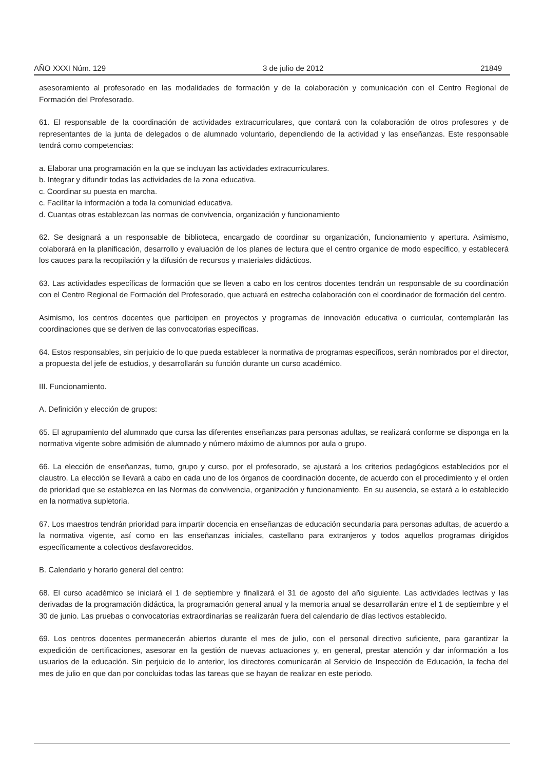AÑO XXXI Núm. 129 3 de julio de 2012 21849
asesoramiento al profesorado en las modalidades de formación y de la colaboración y comunicación con el Centro Regional de Formación del Profesorado.
61. El responsable de la coordinación de actividades extracurriculares, que contará con la colaboración de otros profesores y de representantes de la junta de delegados o de alumnado voluntario, dependiendo de la actividad y las enseñanzas. Este responsable tendrá como competencias:
a. Elaborar una programación en la que se incluyan las actividades extracurriculares.
b. Integrar y difundir todas las actividades de la zona educativa.
c. Coordinar su puesta en marcha.
c. Facilitar la información a toda la comunidad educativa.
d. Cuantas otras establezcan las normas de convivencia, organización y funcionamiento
62. Se designará a un responsable de biblioteca, encargado de coordinar su organización, funcionamiento y apertura. Asimismo, colaborará en la planificación, desarrollo y evaluación de los planes de lectura que el centro organice de modo específico, y establecerá los cauces para la recopilación y la difusión de recursos y materiales didácticos.
63. Las actividades específicas de formación que se lleven a cabo en los centros docentes tendrán un responsable de su coordinación con el Centro Regional de Formación del Profesorado, que actuará en estrecha colaboración con el coordinador de formación del centro.
Asimismo, los centros docentes que participen en proyectos y programas de innovación educativa o curricular, contemplarán las coordinaciones que se deriven de las convocatorias específicas.
64. Estos responsables, sin perjuicio de lo que pueda establecer la normativa de programas específicos, serán nombrados por el director, a propuesta del jefe de estudios, y desarrollarán su función durante un curso académico.
III. Funcionamiento.
A. Definición y elección de grupos:
65. El agrupamiento del alumnado que cursa las diferentes enseñanzas para personas adultas, se realizará conforme se disponga en la normativa vigente sobre admisión de alumnado y número máximo de alumnos por aula o grupo.
66. La elección de enseñanzas, turno, grupo y curso, por el profesorado, se ajustará a los criterios pedagógicos establecidos por el claustro. La elección se llevará a cabo en cada uno de los órganos de coordinación docente, de acuerdo con el procedimiento y el orden de prioridad que se establezca en las Normas de convivencia, organización y funcionamiento. En su ausencia, se estará a lo establecido en la normativa supletoria.
67. Los maestros tendrán prioridad para impartir docencia en enseñanzas de educación secundaria para personas adultas, de acuerdo a la normativa vigente, así como en las enseñanzas iniciales, castellano para extranjeros y todos aquellos programas dirigidos específicamente a colectivos desfavorecidos.
B. Calendario y horario general del centro:
68. El curso académico se iniciará el 1 de septiembre y finalizará el 31 de agosto del año siguiente. Las actividades lectivas y las derivadas de la programación didáctica, la programación general anual y la memoria anual se desarrollarán entre el 1 de septiembre y el 30 de junio. Las pruebas o convocatorias extraordinarias se realizarán fuera del calendario de días lectivos establecido.
69. Los centros docentes permanecerán abiertos durante el mes de julio, con el personal directivo suficiente, para garantizar la expedición de certificaciones, asesorar en la gestión de nuevas actuaciones y, en general, prestar atención y dar información a los usuarios de la educación. Sin perjuicio de lo anterior, los directores comunicarán al Servicio de Inspección de Educación, la fecha del mes de julio en que dan por concluidas todas las tareas que se hayan de realizar en este periodo.